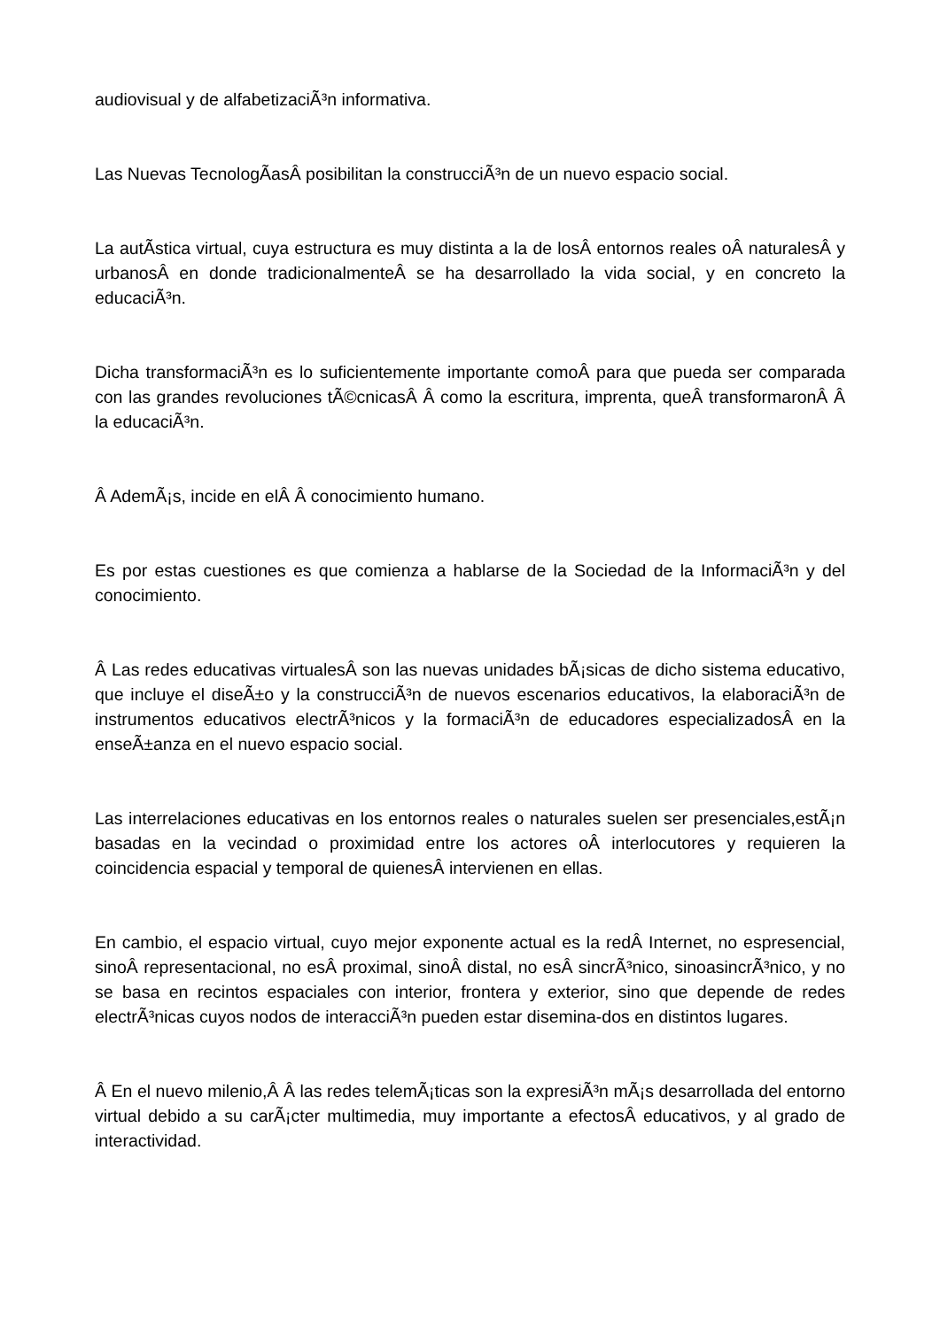audiovisual y de alfabetizaciÃ³n informativa.
Las Nuevas TecnologÃ­asÂ posibilitan la construcciÃ³n de un nuevo espacio social.
La autÃ­stica virtual, cuya estructura es muy distinta a la de losÂ entornos reales oÂ naturalesÂ y urbanosÂ en donde tradicionalmenteÂ se ha desarrollado la vida social, y en concreto la educaciÃ³n.
Dicha transformaciÃ³n es lo suficientemente importante comoÂ para que pueda ser comparada con las grandes revoluciones tÃ©cnicasÂ Â como la escritura, imprenta, queÂ transformaronÂ Â la educaciÃ³n.
Â AdemÃ¡s, incide en elÂ Â conocimiento humano.
Es por estas cuestiones es que comienza a hablarse de la Sociedad de la InformaciÃ³n y del conocimiento.
Â Las redes educativas virtualesÂ son las nuevas unidades bÃ¡sicas de dicho sistema educativo, que incluye el diseÃ±o y la construcciÃ³n de nuevos escenarios educativos, la elaboraciÃ³n de instrumentos educativos electrÃ³nicos y la formaciÃ³n de educadores especializadosÂ en la enseÃ±anza en el nuevo espacio social.
Las interrelaciones educativas en los entornos reales o naturales suelen ser presenciales,estÃ¡n basadas en la vecindad o proximidad entre los actores oÂ interlocutores y requieren la coincidencia espacial y temporal de quienesÂ intervienen en ellas.
En cambio, el espacio virtual, cuyo mejor exponente actual es la redÂ Internet, no espresencial, sinoÂ representacional, no esÂ proximal, sinoÂ distal, no esÂ sincrÃ³nico, sinoasincrÃ³nico, y no se basa en recintos espaciales con interior, frontera y exterior, sino que depende de redes electrÃ³nicas cuyos nodos de interacciÃ³n pueden estar disemina-dos en distintos lugares.
Â En el nuevo milenio,Â Â las redes telemÃ¡ticas son la expresiÃ³n mÃ¡s desarrollada del entorno virtual debido a su carÃ¡cter multimedia, muy importante a efectosÂ educativos, y al grado de interactividad.